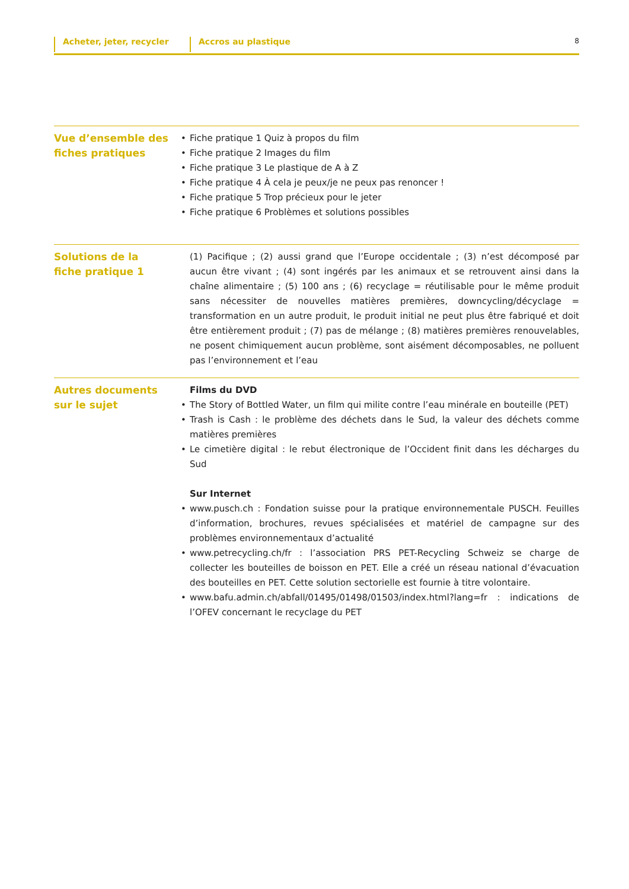Acheter, jeter, recycler Accros au plastique
8
Vue d’ensemble des
fiches pratiques
• Fiche pratique 1 Quiz à propos du film
• Fiche pratique 2 Images du film
• Fiche pratique 3 Le plastique de A à Z
• Fiche pratique 4 À cela je peux/je ne peux pas renoncer !
• Fiche pratique 5 Trop précieux pour le jeter
• Fiche pratique 6 Problèmes et solutions possibles
Solutions de la
fiche pratique 1
(1) Pacifique ; (2) aussi grand que l’Europe occidentale ; (3) n’est décomposé par aucun être vivant ; (4) sont ingérés par les animaux et se retrouvent ainsi dans la chaîne alimentaire ; (5) 100 ans ; (6) recyclage = réutilisable pour le même produit sans nécessiter de nouvelles matières premières, downcycling/décyclage = transformation en un autre produit, le produit initial ne peut plus être fabriqué et doit être entièrement produit ; (7) pas de mélange ; (8) matières premières renouvelables, ne posent chimiquement aucun problème, sont aisément décomposables, ne polluent pas l’environnement et l’eau
Autres documents
sur le sujet
Films du DVD
• The Story of Bottled Water, un film qui milite contre l’eau minérale en bouteille (PET)
• Trash is Cash : le problème des déchets dans le Sud, la valeur des déchets comme matières premières
• Le cimetière digital : le rebut électronique de l’Occident finit dans les décharges du Sud
Sur Internet
• www.pusch.ch : Fondation suisse pour la pratique environnementale PUSCH. Feuilles d’information, brochures, revues spécialisées et matériel de campagne sur des problèmes environnementaux d’actualité
• www.petrecycling.ch/fr : l’association PRS PET-Recycling Schweiz se charge de collecter les bouteilles de boisson en PET. Elle a créé un réseau national d’évacuation des bouteilles en PET. Cette solution sectorielle est fournie à titre volontaire.
• www.bafu.admin.ch/abfall/01495/01498/01503/index.html?lang=fr : indications de l’OFEV concernant le recyclage du PET